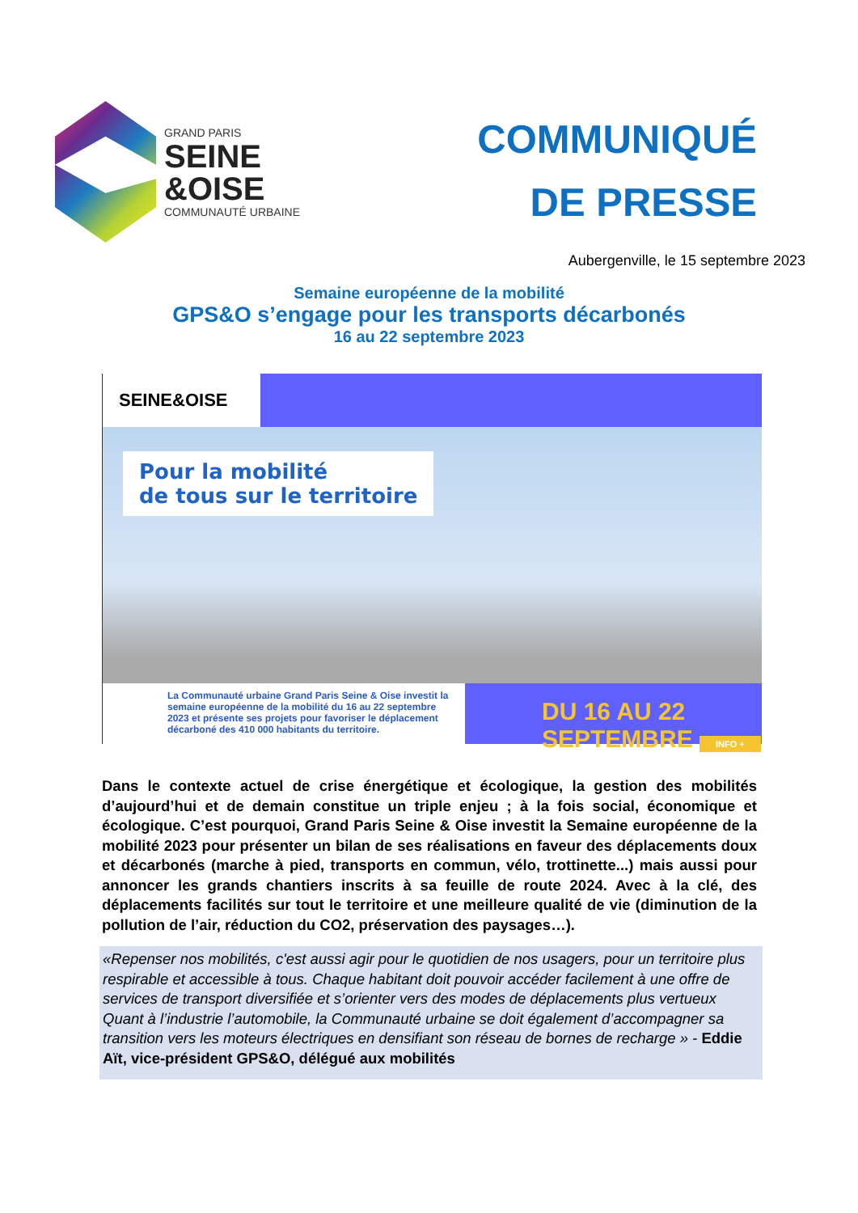GRAND PARIS
SEINE
&OISE
COMMUNAUTÉ URBAINE
COMMUNIQUÉ
DE PRESSE
Aubergenville, le 15 septembre 2023
Semaine européenne de la mobilité
GPS&O s’engage pour les transports décarbonés
16 au 22 septembre 2023
SEINE&OISE
Pour la mobilité
de tous sur le territoire
La Communauté urbaine Grand Paris Seine & Oise investit la semaine européenne de la mobilité du 16 au 22 septembre 2023 et présente ses projets pour favoriser le déplacement décarboné des 410 000 habitants du territoire.
DU 16 AU 22 SEPTEMBRE INFO +
Dans le contexte actuel de crise énergétique et écologique, la gestion des mobilités d’aujourd’hui et de demain constitue un triple enjeu ; à la fois social, économique et écologique. C’est pourquoi, Grand Paris Seine & Oise investit la Semaine européenne de la mobilité 2023 pour présenter un bilan de ses réalisations en faveur des déplacements doux et décarbonés (marche à pied, transports en commun, vélo, trottinette...) mais aussi pour annoncer les grands chantiers inscrits à sa feuille de route 2024. Avec à la clé, des déplacements facilités sur tout le territoire et une meilleure qualité de vie (diminution de la pollution de l’air, réduction du CO2, préservation des paysages…).
«Repenser nos mobilités, c'est aussi agir pour le quotidien de nos usagers, pour un territoire plus respirable et accessible à tous. Chaque habitant doit pouvoir accéder facilement à une offre de services de transport diversifiée et s’orienter vers des modes de déplacements plus vertueux Quant à l’industrie l’automobile, la Communauté urbaine se doit également d’accompagner sa transition vers les moteurs électriques en densifiant son réseau de bornes de recharge » - Eddie Aït, vice-président GPS&O, délégué aux mobilités